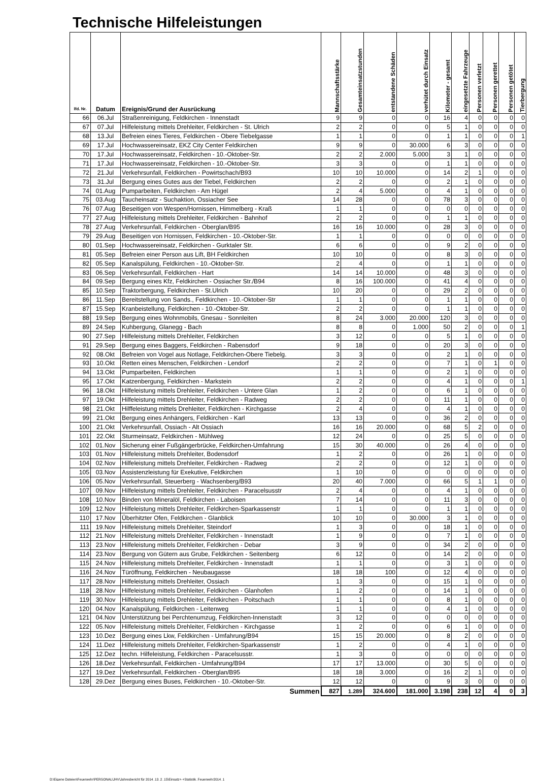Technische Hilfeleistungen
| lfd. Nr. | Datum | Ereignis/Grund der Ausrückung | Mannschaftsstärke | Gesamteinsatzstunden | entstandene Schäden | verhütet durch Einsatz | Kilometer - gesamt | eingesetzte Fahrzeuge | Personen verletzt | Personen gerettet | Personen getötet | Tierbergung |
| --- | --- | --- | --- | --- | --- | --- | --- | --- | --- | --- | --- | --- |
| 66 | 06.Jul | Straßenreinigung, Feldkirchen - Innenstadt | 9 | 9 | 0 | 0 | 16 | 4 | 0 | 0 | 0 | 0 |
| 67 | 07.Jul | Hilfeleistung mittels Drehleiter, Feldkirchen - St. Ulrich | 2 | 2 | 0 | 0 | 5 | 1 | 0 | 0 | 0 | 0 |
| 68 | 13.Jul | Befreien eines Tieres, Feldkirchen - Obere Tiebelgasse | 1 | 1 | 0 | 0 | 1 | 1 | 0 | 0 | 0 | 1 |
| 69 | 17.Jul | Hochwassereinsatz, EKZ City Center Feldkirchen | 9 | 9 | 0 | 30.000 | 6 | 3 | 0 | 0 | 0 | 0 |
| 70 | 17.Jul | Hochwassereinsatz, Feldkirchen - 10.-Oktober-Str. | 2 | 2 | 2.000 | 5.000 | 3 | 1 | 0 | 0 | 0 | 0 |
| 71 | 17.Jul | Hochwassereinsatz, Feldkirchen - 10.-Oktober-Str. | 3 | 3 | 0 | 0 | 1 | 1 | 0 | 0 | 0 | 0 |
| 72 | 21.Jul | Verkehrsunfall, Feldkirchen - Powirtschach/B93 | 10 | 10 | 10.000 | 0 | 14 | 2 | 1 | 0 | 0 | 0 |
| 73 | 31.Jul | Bergung eines Gutes aus der Tiebel, Feldkirchen | 2 | 2 | 0 | 0 | 2 | 1 | 0 | 0 | 0 | 0 |
| 74 | 01.Aug | Pumparbeiten, Feldkirchen - Am Hügel | 2 | 4 | 5.000 | 0 | 4 | 1 | 0 | 0 | 0 | 0 |
| 75 | 03.Aug | Taucheinsatz - Suchaktion, Ossiacher See | 14 | 28 | 0 | 0 | 78 | 3 | 0 | 0 | 0 | 0 |
| 76 | 07.Aug | Beseitigen von Wespen/Hornissen, Himmelberg - Kraß | 1 | 1 | 0 | 0 | 0 | 0 | 0 | 0 | 0 | 0 |
| 77 | 27.Aug | Hilfeleistung mittels Drehleiter, Feldkirchen - Bahnhof | 2 | 2 | 0 | 0 | 1 | 1 | 0 | 0 | 0 | 0 |
| 78 | 27.Aug | Verkehrsunfall, Feldkirchen - Oberglan/B95 | 16 | 16 | 10.000 | 0 | 28 | 3 | 0 | 0 | 0 | 0 |
| 79 | 29.Aug | Beseitigen von Hornissen, Feldkirchen - 10.-Oktober-Str. | 1 | 1 | 0 | 0 | 0 | 0 | 0 | 0 | 0 | 0 |
| 80 | 01.Sep | Hochwassereinsatz, Feldkirchen - Gurktaler Str. | 6 | 6 | 0 | 0 | 9 | 2 | 0 | 0 | 0 | 0 |
| 81 | 05.Sep | Befreien einer Person aus Lift, BH Feldkirchen | 10 | 10 | 0 | 0 | 8 | 3 | 0 | 0 | 0 | 0 |
| 82 | 05.Sep | Kanalspülung, Feldkirchen - 10.-Oktober-Str. | 2 | 4 | 0 | 0 | 1 | 1 | 0 | 0 | 0 | 0 |
| 83 | 06.Sep | Verkehrsunfall, Feldkirchen - Hart | 14 | 14 | 10.000 | 0 | 48 | 3 | 0 | 0 | 0 | 0 |
| 84 | 09.Sep | Bergung eines Kfz, Feldkirchen - Ossiacher Str./B94 | 8 | 16 | 100.000 | 0 | 41 | 4 | 0 | 0 | 0 | 0 |
| 85 | 10.Sep | Traktorbergung, Feldkirchen - St.Ulrich | 10 | 20 | 0 | 0 | 29 | 2 | 0 | 0 | 0 | 0 |
| 86 | 11.Sep | Bereitstellung von Sands., Feldkirchen - 10.-Oktober-Str | 1 | 1 | 0 | 0 | 1 | 1 | 0 | 0 | 0 | 0 |
| 87 | 15.Sep | Kranbeistellung, Feldkirchen - 10.-Oktober-Str. | 2 | 2 | 0 | 0 | 1 | 1 | 0 | 0 | 0 | 0 |
| 88 | 19.Sep | Bergung eines Wohnmobils, Gnesau - Sonnleiten | 8 | 24 | 3.000 | 20.000 | 120 | 3 | 0 | 0 | 0 | 0 |
| 89 | 24.Sep | Kuhbergung, Glanegg - Bach | 8 | 8 | 0 | 1.000 | 50 | 2 | 0 | 0 | 0 | 1 |
| 90 | 27.Sep | Hilfeleistung mittels Drehleiter, Feldkirchen | 3 | 12 | 0 | 0 | 5 | 1 | 0 | 0 | 0 | 0 |
| 91 | 29.Sep | Bergung eines Baggers, Feldkirchen - Rabensdorf | 9 | 18 | 0 | 0 | 20 | 3 | 0 | 0 | 0 | 0 |
| 92 | 08.Okt | Befreien von Vogel aus Notlage, Feldkirchen-Obere Tiebelg. | 3 | 3 | 0 | 0 | 2 | 1 | 0 | 0 | 0 | 0 |
| 93 | 10.Okt | Retten eines Menschen, Feldkirchen - Lendorf | 2 | 2 | 0 | 0 | 7 | 1 | 0 | 1 | 0 | 0 |
| 94 | 13.Okt | Pumparbeiten, Feldkirchen | 1 | 1 | 0 | 0 | 2 | 1 | 0 | 0 | 0 | 0 |
| 95 | 17.Okt | Katzenbergung, Feldkirchen - Markstein | 2 | 2 | 0 | 0 | 4 | 1 | 0 | 0 | 0 | 1 |
| 96 | 18.Okt | Hilfeleistung mittels Drehleiter, Feldkirchen - Untere Glan | 1 | 2 | 0 | 0 | 6 | 1 | 0 | 0 | 0 | 0 |
| 97 | 19.Okt | Hilfeleistung mittels Drehleiter, Feldkirchen - Radweg | 2 | 2 | 0 | 0 | 11 | 1 | 0 | 0 | 0 | 0 |
| 98 | 21.Okt | Hilffeleistung mittels Drehleiter, Feldkirchen - Kirchgasse | 2 | 4 | 0 | 0 | 4 | 1 | 0 | 0 | 0 | 0 |
| 99 | 21.Okt | Bergung eines Anhängers, Feldkirchen - Karl | 13 | 13 | 0 | 0 | 36 | 2 | 0 | 0 | 0 | 0 |
| 100 | 21.Okt | Verkehrsunfall, Ossiach - Alt Ossiach | 16 | 16 | 20.000 | 0 | 68 | 5 | 2 | 0 | 0 | 0 |
| 101 | 22.Okt | Sturmeinsatz, Feldkirchen - Mühlweg | 12 | 24 | 0 | 0 | 25 | 5 | 0 | 0 | 0 | 0 |
| 102 | 01.Nov | Sicherung einer Fußgängerbrücke, Feldkirchen-Umfahrung | 15 | 30 | 40.000 | 0 | 26 | 4 | 0 | 0 | 0 | 0 |
| 103 | 01.Nov | Hilfeleistung mittels Drehleiter, Bodensdorf | 1 | 2 | 0 | 0 | 26 | 1 | 0 | 0 | 0 | 0 |
| 104 | 02.Nov | Hilfeleistung mittels Drehleiter, Feldkirchen - Radweg | 2 | 2 | 0 | 0 | 12 | 1 | 0 | 0 | 0 | 0 |
| 105 | 03.Nov | Assistenzleistung für Exekutive, Feldkirchen | 1 | 10 | 0 | 0 | 0 | 0 | 0 | 0 | 0 | 0 |
| 106 | 05.Nov | Verkehrsunfall, Steuerberg - Wachsenberg/B93 | 20 | 40 | 7.000 | 0 | 66 | 5 | 1 | 1 | 0 | 0 |
| 107 | 09.Nov | Hilfeleistung mittels Drehleiter, Feldkirchen - Paracelsusstr | 2 | 4 | 0 | 0 | 4 | 1 | 0 | 0 | 0 | 0 |
| 108 | 10.Nov | Binden von Mineralöl, Feldkirchen - Laboisen | 7 | 14 | 0 | 0 | 11 | 3 | 0 | 0 | 0 | 0 |
| 109 | 12.Nov | Hilfeleistung mittels Drehleiter, Feldkirchen-Sparkassenstr | 1 | 1 | 0 | 0 | 1 | 1 | 0 | 0 | 0 | 0 |
| 110 | 17.Nov | Überhitzter Ofen, Feldkirchen - Glanblick | 10 | 10 | 0 | 30.000 | 3 | 1 | 0 | 0 | 0 | 0 |
| 111 | 19.Nov | Hilfeleistung mittels Drehleiter, Steindorf | 1 | 3 | 0 | 0 | 18 | 1 | 0 | 0 | 0 | 0 |
| 112 | 21.Nov | Hilfeleistung mittels Drehleiter, Feldkirchen - Innenstadt | 1 | 9 | 0 | 0 | 7 | 1 | 0 | 0 | 0 | 0 |
| 113 | 23.Nov | Hilfeleistung mittels Drehleiter, Feldkirchen - Debar | 3 | 9 | 0 | 0 | 34 | 2 | 0 | 0 | 0 | 0 |
| 114 | 23.Nov | Bergung von Gütern aus Grube, Feldkirchen - Seitenberg | 6 | 12 | 0 | 0 | 14 | 2 | 0 | 0 | 0 | 0 |
| 115 | 24.Nov | Hilfeleistung mittels Drehleiter, Feldkirchen - Innenstadt | 1 | 1 | 0 | 0 | 3 | 1 | 0 | 0 | 0 | 0 |
| 116 | 24.Nov | Türöffnung, Feldkirchen - Neubaugasse | 18 | 18 | 100 | 0 | 12 | 4 | 0 | 0 | 0 | 0 |
| 117 | 28.Nov | Hilfeleistung mittels Drehleiter, Ossiach | 1 | 3 | 0 | 0 | 15 | 1 | 0 | 0 | 0 | 0 |
| 118 | 28.Nov | Hilfeleistung mittels Drehleiter, Feldkirchen - Glanhofen | 1 | 2 | 0 | 0 | 14 | 1 | 0 | 0 | 0 | 0 |
| 119 | 30.Nov | Hilfeleistung mittels Drehleiter, Feldkirchen - Poitschach | 1 | 1 | 0 | 0 | 8 | 1 | 0 | 0 | 0 | 0 |
| 120 | 04.Nov | Kanalspülung, Feldkirchen - Leitenweg | 1 | 1 | 0 | 0 | 4 | 1 | 0 | 0 | 0 | 0 |
| 121 | 04.Nov | Unterstützung bei Perchtenumzug, Feldkirchen-Innenstadt | 3 | 12 | 0 | 0 | 0 | 0 | 0 | 0 | 0 | 0 |
| 122 | 05.Nov | Hilfeleistung mittels Drehleiter, Feldkirchen - Kirchgasse | 1 | 2 | 0 | 0 | 6 | 1 | 0 | 0 | 0 | 0 |
| 123 | 10.Dez | Bergung eines Lkw, Feldkirchen - Umfahrung/B94 | 15 | 15 | 20.000 | 0 | 8 | 2 | 0 | 0 | 0 | 0 |
| 124 | 11.Dez | Hilfeleistung mittels Drehleiter, Feldkirchen-Sparkassenstr | 1 | 2 | 0 | 0 | 4 | 1 | 0 | 0 | 0 | 0 |
| 125 | 12.Dez | techn. Hilfeleistung, Feldkirchen - Paracelsusstr. | 1 | 3 | 0 | 0 | 0 | 0 | 0 | 0 | 0 | 0 |
| 126 | 18.Dez | Verkehrsunfall, Feldkirchen - Umfahrung/B94 | 17 | 17 | 13.000 | 0 | 30 | 5 | 0 | 0 | 0 | 0 |
| 127 | 19.Dez | Verkehrsunfall, Feldkirchen - Oberglan/B95 | 18 | 18 | 3.000 | 0 | 16 | 2 | 1 | 0 | 0 | 0 |
| 128 | 29.Dez | Bergung eines Buses, Feldkirchen - 10.-Oktober-Str. | 12 | 12 | 0 | 0 | 9 | 3 | 0 | 0 | 0 | 0 |
| Summen | | | 827 | 1.289 | 324.600 | 181.000 | 3.198 | 238 | 12 | 4 | 0 | 3 |
D:\Eigene Dateien\Feuerwehr\PERSONAL\JHV\Jahresbericht für 2014_13_2_15\Einsatz+-+Statistik_Feuerwehr2014_1